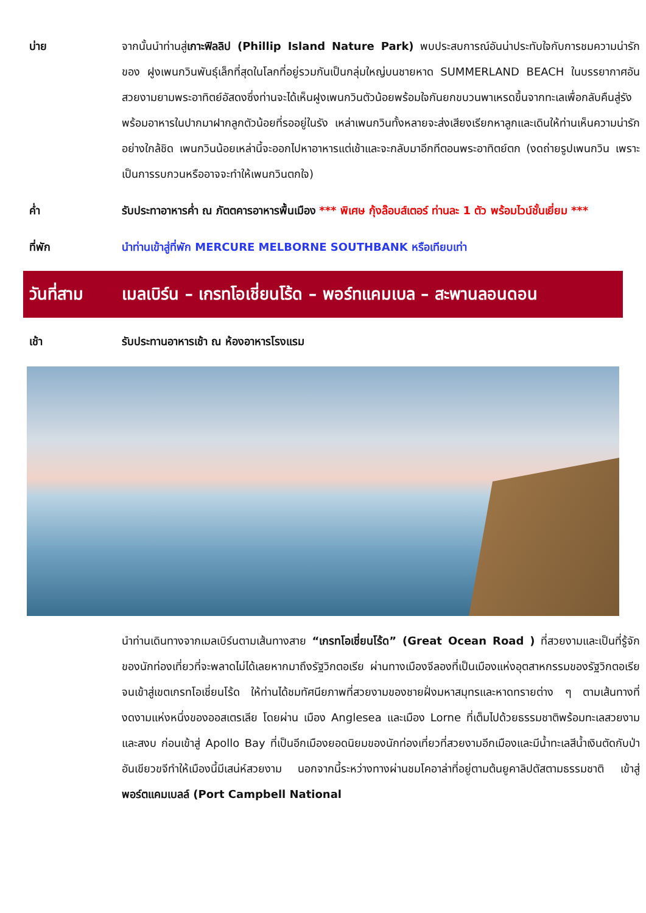บ่าย จากนั้นนำท่านสู่เกาะฟิลลิป (Phillip Island Nature Park) พบประสบการณ์อันน่าประทับใจกับการชมความน่ารักของ ฝูงเพนกวินพันธุ์เล็กที่สุดในโลกที่อยู่รวมกันเป็นกลุ่มใหญ่บนชายหาด SUMMERLAND BEACH ในบรรยากาศอันสวยงามยามพระอาทิตย์อัสดงซึ่งท่านจะได้เห็นฝูงเพนกวินตัวน้อยพร้อมใจกันยกขบวนพาเหรดขึ้นจากทะเลเพื่อกลับคืนสู่รังพร้อมอาหารในปากมาฝากลูกตัวน้อยที่รออยู่ในรัง เหล่าเพนกวินทั้งหลายจะส่งเสียงเรียกหาลูกและเดินให้ท่านเห็นความน่ารักอย่างใกล้ชิด เพนกวินน้อยเหล่านี้จะออกไปหาอาหารแต่เช้าและจะกลับมาอีกทีตอนพระอาทิตย์ตก (งดถ่ายรูปเพนกวิน เพราะเป็นการรบกวนหรืออาจจะทำให้เพนกวินตกใจ)
ค่ำ รับประทาอาหารค่ำ ณ ภัตตคารอาหารพื้นเมือง *** พิเศษ กุ้งล๊อบส์เตอร์ ท่านละ 1 ตัว พร้อมไวน์ชั้นเยี่ยม ***
ที่พัก นำท่านเข้าสู่ที่พัก MERCURE MELBORNE SOUTHBANK หรือเทียบเท่า
วันที่สาม
เมลเบิร์น – เกรทโอเชี่ยนโร้ด – พอร์ทแคมเบล – สะพานลอนดอน
เช้า รับประทานอาหารเช้า ณ ห้องอาหารโรงแรม
นำท่านเดินทางจากเมลเบิร์นตามเส้นทางสาย “เกรทโอเชี่ยนโร้ด” (Great Ocean Road ) ที่สวยงามและเป็นที่รู้จักของนักท่องเที่ยวที่จะพลาดไม่ได้เลยหากมาถึงรัฐวิกตอเรีย ผ่านทางเมืองจีลองที่เป็นเมืองแห่งอุตสาหกรรมของรัฐวิกตอเรีย จนเข้าสู่เขตเกรทโอเชี่ยนโร้ด ให้ท่านได้ชมทัศนียภาพที่สวยงามของชายฝั่งมหาสมุทรและหาดทรายต่าง ๆ ตามเส้นทางที่งดงามแห่งหนึ่งของออสเตรเลีย โดยผ่าน เมือง Anglesea และเมือง Lorne ที่เต็มไปด้วยธรรมชาติพร้อมทะเลสวยงามและสงบ ก่อนเข้าสู่ Apollo Bay ที่เป็นอีกเมืองยอดนิยมของนักท่องเที่ยวที่สวยงามอีกเมืองและมีน้ำทะเลสีน้ำเงินตัดกับป่าอันเขียวขจีทำให้เมืองนี้มีเสน่ห์สวยงาม นอกจากนี้ระหว่างทางผ่านชมโคอาล่าที่อยู่ตามต้นยูคาลิปตัสตามธรรมชาติ เข้าสู่พอร์ตแคมเบลล์ (Port Campbell National